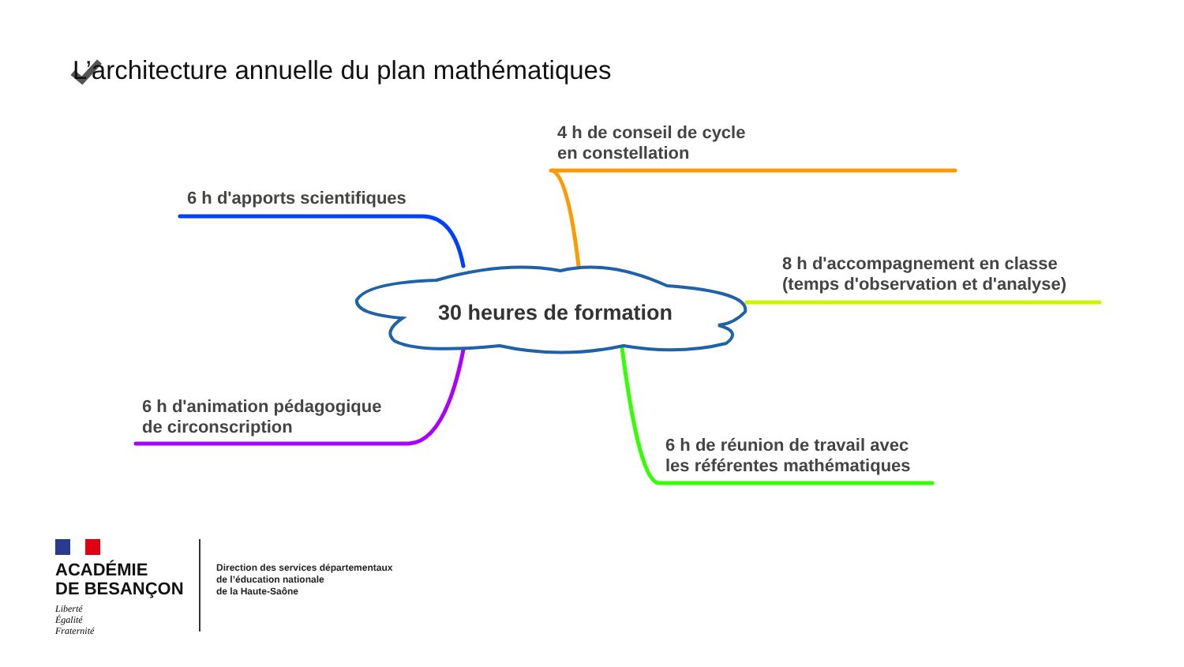L’architecture annuelle du plan mathématiques
4 h de conseil de cycle
en constellation
6 h d'apports scientifiques
8 h d'accompagnement en classe
(temps d'observation et d'analyse)
30 heures de formation
6 h d'animation pédagogique
de circonscription
6 h de réunion de travail avec
les référentes mathématiques
ACADÉMIE
DE BESANÇON
Liberté
Égalité
Fraternité
Direction des services départementaux
de l’éducation nationale
de la Haute-Saône